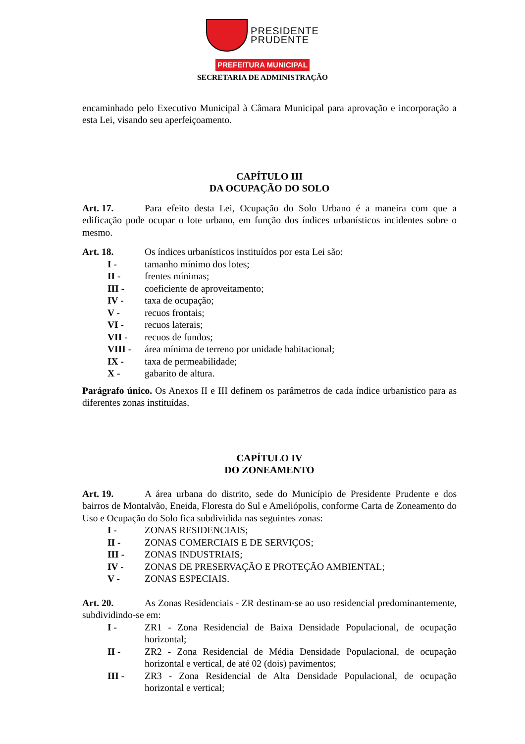PRESIDENTE
PRUDENTE
PREFEITURA MUNICIPAL
SECRETARIA DE ADMINISTRAÇÃO
encaminhado pelo Executivo Municipal à Câmara Municipal para aprovação e incorporação a esta Lei, visando seu aperfeiçoamento.
CAPÍTULO III
DA OCUPAÇÃO DO SOLO
Art. 17. Para efeito desta Lei, Ocupação do Solo Urbano é a maneira com que a edificação pode ocupar o lote urbano, em função dos índices urbanísticos incidentes sobre o mesmo.
Art. 18. Os índices urbanísticos instituídos por esta Lei são:
I - tamanho mínimo dos lotes;
II - frentes mínimas;
III - coeficiente de aproveitamento;
IV - taxa de ocupação;
V - recuos frontais;
VI - recuos laterais;
VII - recuos de fundos;
VIII - área mínima de terreno por unidade habitacional;
IX - taxa de permeabilidade;
X - gabarito de altura.
Parágrafo único. Os Anexos II e III definem os parâmetros de cada índice urbanístico para as diferentes zonas instituídas.
CAPÍTULO IV
DO ZONEAMENTO
Art. 19. A área urbana do distrito, sede do Município de Presidente Prudente e dos bairros de Montalvão, Eneida, Floresta do Sul e Ameliópolis, conforme Carta de Zoneamento do Uso e Ocupação do Solo fica subdividida nas seguintes zonas:
I - ZONAS RESIDENCIAIS;
II - ZONAS COMERCIAIS E DE SERVIÇOS;
III - ZONAS INDUSTRIAIS;
IV - ZONAS DE PRESERVAÇÃO E PROTEÇÃO AMBIENTAL;
V - ZONAS ESPECIAIS.
Art. 20. As Zonas Residenciais - ZR destinam-se ao uso residencial predominantemente, subdividindo-se em:
I - ZR1 - Zona Residencial de Baixa Densidade Populacional, de ocupação horizontal;
II - ZR2 - Zona Residencial de Média Densidade Populacional, de ocupação horizontal e vertical, de até 02 (dois) pavimentos;
III - ZR3 - Zona Residencial de Alta Densidade Populacional, de ocupação horizontal e vertical;